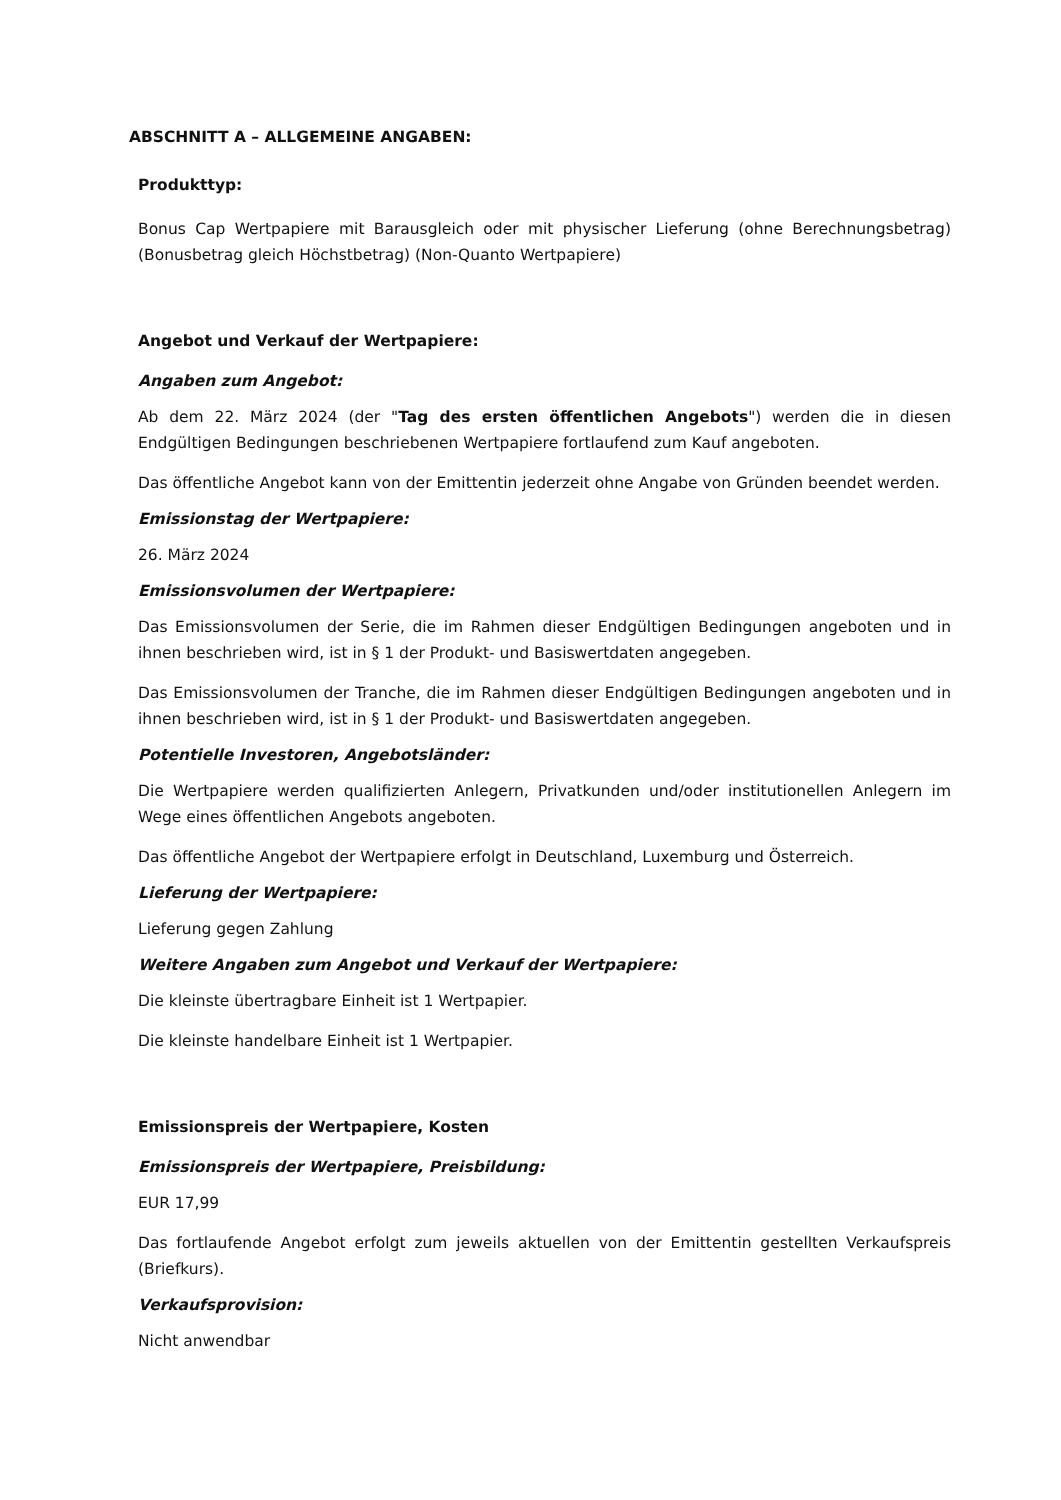ABSCHNITT A – ALLGEMEINE ANGABEN:
Produkttyp:
Bonus Cap Wertpapiere mit Barausgleich oder mit physischer Lieferung (ohne Berechnungsbetrag) (Bonusbetrag gleich Höchstbetrag) (Non-Quanto Wertpapiere)
Angebot und Verkauf der Wertpapiere:
Angaben zum Angebot:
Ab dem 22. März 2024 (der "Tag des ersten öffentlichen Angebots") werden die in diesen Endgültigen Bedingungen beschriebenen Wertpapiere fortlaufend zum Kauf angeboten.
Das öffentliche Angebot kann von der Emittentin jederzeit ohne Angabe von Gründen beendet werden.
Emissionstag der Wertpapiere:
26. März 2024
Emissionsvolumen der Wertpapiere:
Das Emissionsvolumen der Serie, die im Rahmen dieser Endgültigen Bedingungen angeboten und in ihnen beschrieben wird, ist in § 1 der Produkt- und Basiswertdaten angegeben.
Das Emissionsvolumen der Tranche, die im Rahmen dieser Endgültigen Bedingungen angeboten und in ihnen beschrieben wird, ist in § 1 der Produkt- und Basiswertdaten angegeben.
Potentielle Investoren, Angebotsländer:
Die Wertpapiere werden qualifizierten Anlegern, Privatkunden und/oder institutionellen Anlegern im Wege eines öffentlichen Angebots angeboten.
Das öffentliche Angebot der Wertpapiere erfolgt in Deutschland, Luxemburg und Österreich.
Lieferung der Wertpapiere:
Lieferung gegen Zahlung
Weitere Angaben zum Angebot und Verkauf der Wertpapiere:
Die kleinste übertragbare Einheit ist 1 Wertpapier.
Die kleinste handelbare Einheit ist 1 Wertpapier.
Emissionspreis der Wertpapiere, Kosten
Emissionspreis der Wertpapiere, Preisbildung:
EUR 17,99
Das fortlaufende Angebot erfolgt zum jeweils aktuellen von der Emittentin gestellten Verkaufspreis (Briefkurs).
Verkaufsprovision:
Nicht anwendbar